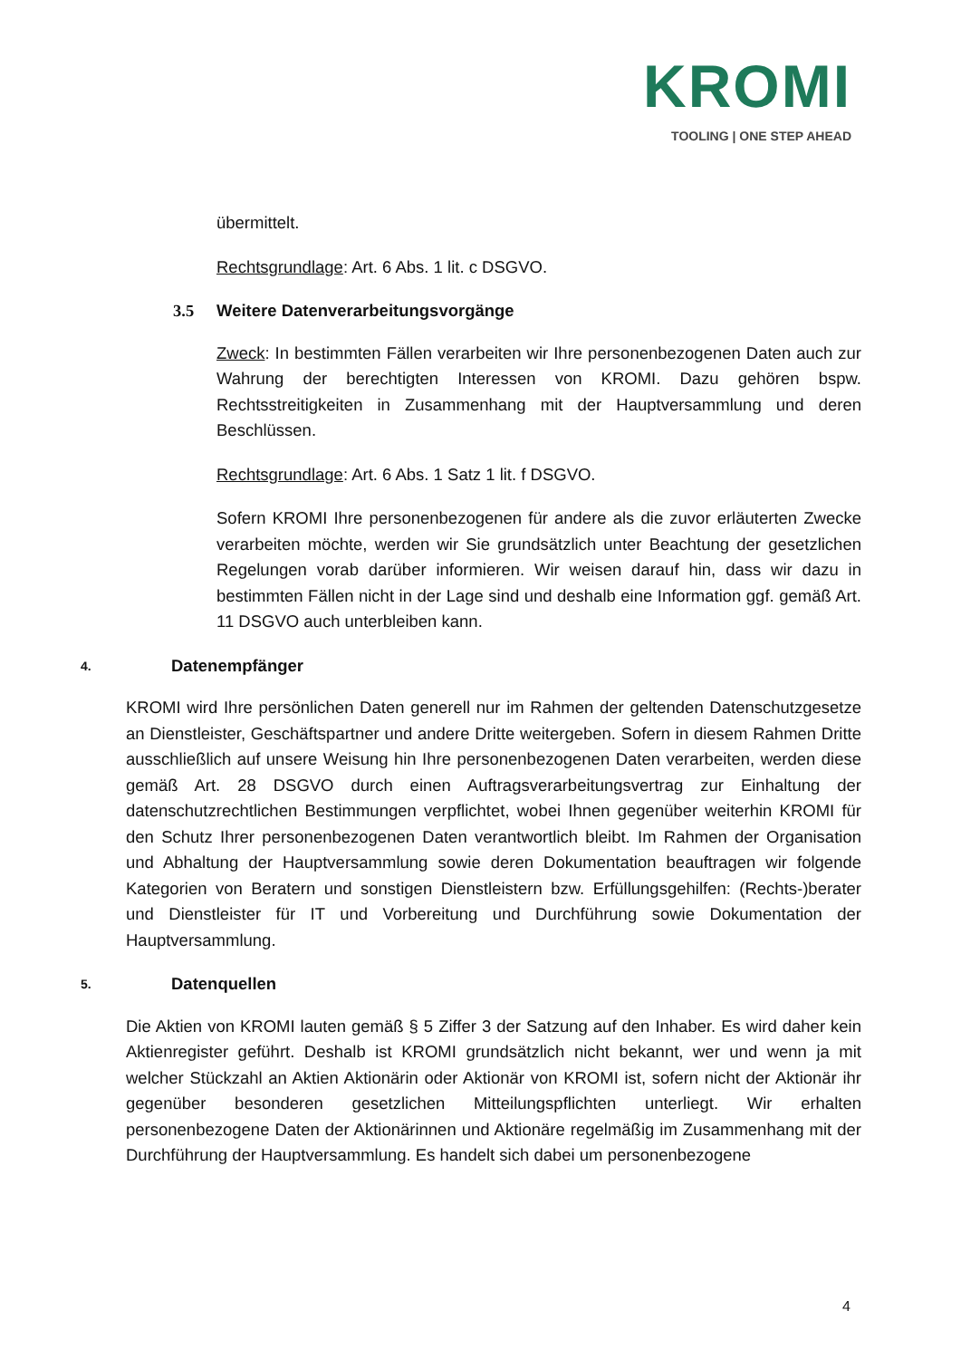KROMI
TOOLING | ONE STEP AHEAD
übermittelt.
Rechtsgrundlage: Art. 6 Abs. 1 lit. c DSGVO.
3.5 Weitere Datenverarbeitungsvorgänge
Zweck: In bestimmten Fällen verarbeiten wir Ihre personenbezogenen Daten auch zur Wahrung der berechtigten Interessen von KROMI. Dazu gehören bspw. Rechtsstreitigkeiten in Zusammenhang mit der Hauptversammlung und deren Beschlüssen.
Rechtsgrundlage: Art. 6 Abs. 1 Satz 1 lit. f DSGVO.
Sofern KROMI Ihre personenbezogenen für andere als die zuvor erläuterten Zwecke verarbeiten möchte, werden wir Sie grundsätzlich unter Beachtung der gesetzlichen Regelungen vorab darüber informieren. Wir weisen darauf hin, dass wir dazu in bestimmten Fällen nicht in der Lage sind und deshalb eine Information ggf. gemäß Art. 11 DSGVO auch unterbleiben kann.
4. Datenempfänger
KROMI wird Ihre persönlichen Daten generell nur im Rahmen der geltenden Datenschutzgesetze an Dienstleister, Geschäftspartner und andere Dritte weitergeben. Sofern in diesem Rahmen Dritte ausschließlich auf unsere Weisung hin Ihre personenbezogenen Daten verarbeiten, werden diese gemäß Art. 28 DSGVO durch einen Auftragsverarbeitungsvertrag zur Einhaltung der datenschutzrechtlichen Bestimmungen verpflichtet, wobei Ihnen gegenüber weiterhin KROMI für den Schutz Ihrer personenbezogenen Daten verantwortlich bleibt. Im Rahmen der Organisation und Abhaltung der Hauptversammlung sowie deren Dokumentation beauftragen wir folgende Kategorien von Beratern und sonstigen Dienstleistern bzw. Erfüllungsgehilfen: (Rechts-)berater und Dienstleister für IT und Vorbereitung und Durchführung sowie Dokumentation der Hauptversammlung.
5. Datenquellen
Die Aktien von KROMI lauten gemäß § 5 Ziffer 3 der Satzung auf den Inhaber. Es wird daher kein Aktienregister geführt. Deshalb ist KROMI grundsätzlich nicht bekannt, wer und wenn ja mit welcher Stückzahl an Aktien Aktionärin oder Aktionär von KROMI ist, sofern nicht der Aktionär ihr gegenüber besonderen gesetzlichen Mitteilungspflichten unterliegt. Wir erhalten personenbezogene Daten der Aktionärinnen und Aktionäre regelmäßig im Zusammenhang mit der Durchführung der Hauptversammlung. Es handelt sich dabei um personenbezogene
4